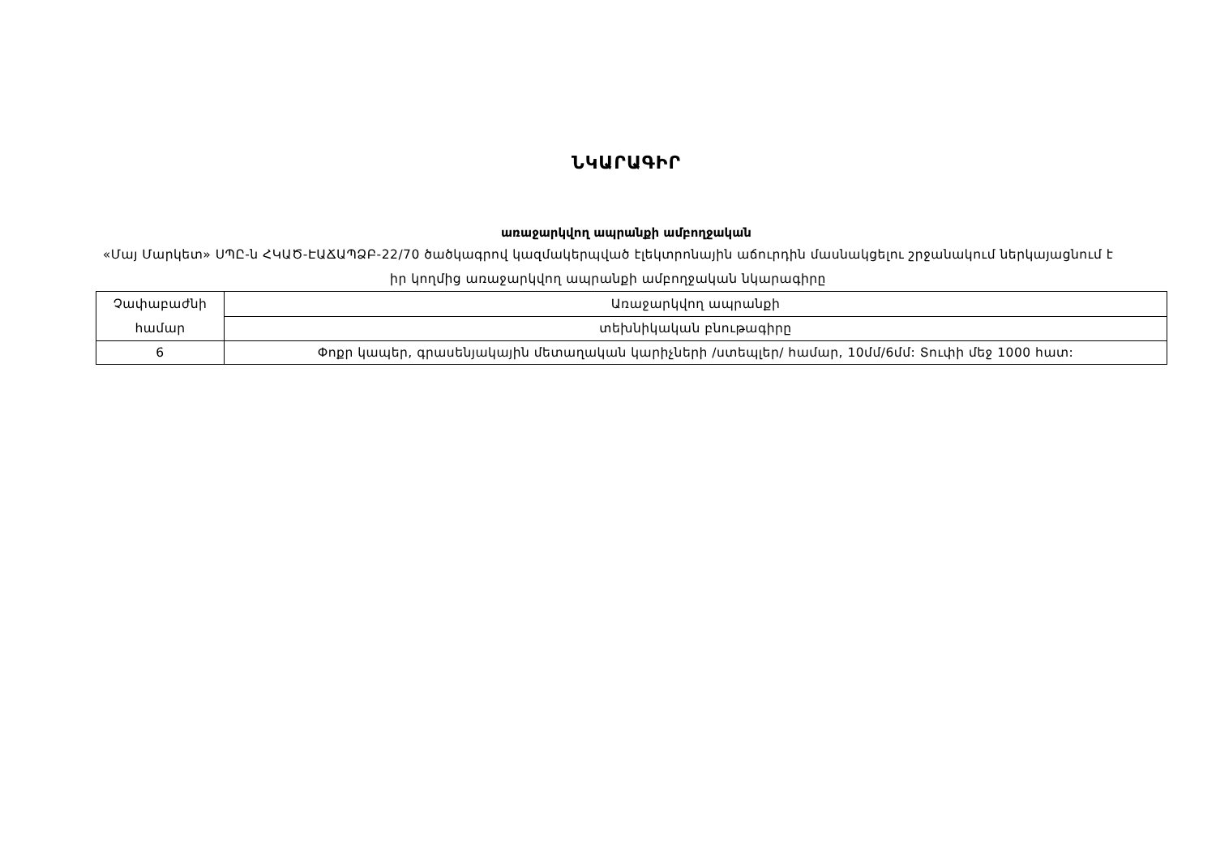ՆԿԱՐԱԳԻՐ
առաջարկվող ապրանքի ամբողջական
«Մայ Մարկետ» ՍՊԸ-ն ՀԿԱԾ-ԷԱՃԱՊՁԲ-22/70 ծածկագրով կազմակերպված էլեկտրոնային աճուրդին մասնակցելու շրջանակում ներկայացնում է իր կողմից առաջարկվող ապրանքի ամբողջական նկարագիրը
| Չափաբաժնի համար | Առաջարկվող ապրանքի |
| | տեխնիկական բնութագիրը |
| 6 | Փոքր կապեր, գրասենյակային մետաղական կարիչների /ստեպլեր/ համար, 10մմ/6մմ: Տուփի մեջ 1000 հատ: |